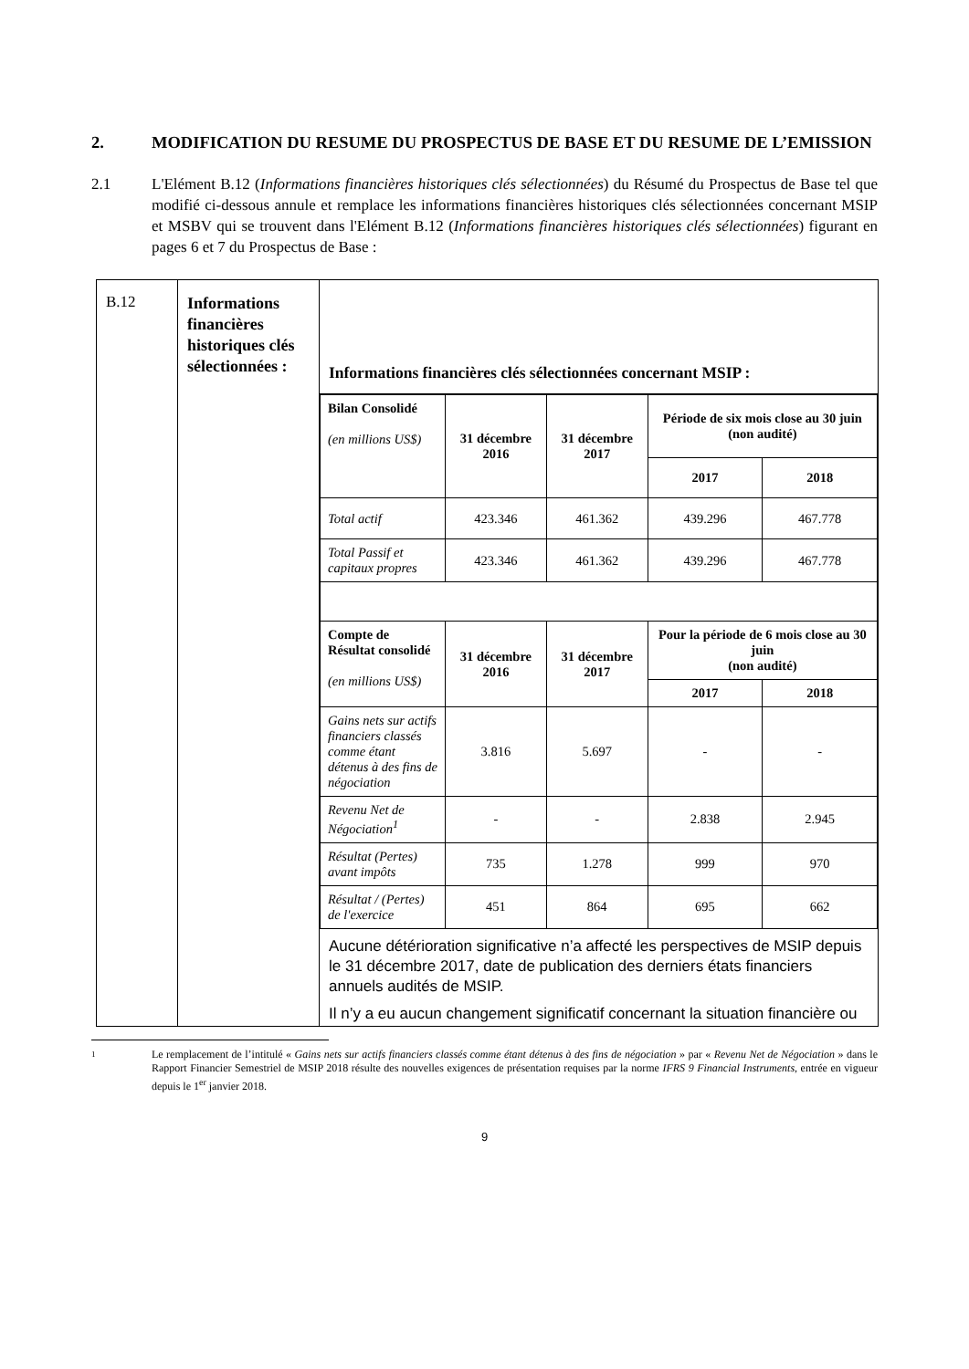2. MODIFICATION DU RESUME DU PROSPECTUS DE BASE ET DU RESUME DE L’EMISSION
2.1 L'Elément B.12 (Informations financières historiques clés sélectionnées) du Résumé du Prospectus de Base tel que modifié ci-dessous annule et remplace les informations financières historiques clés sélectionnées concernant MSIP et MSBV qui se trouvent dans l'Elément B.12 (Informations financières historiques clés sélectionnées) figurant en pages 6 et 7 du Prospectus de Base :
| B.12 | Informations financières historiques clés sélectionnées : | Informations financières clés sélectionnées concernant MSIP : / Bilan Consolidé (en millions US$) / 31 décembre 2016 / 31 décembre 2017 / Période de six mois close au 30 juin (non audité) / / / / / / 2017 / 2018 / / Total actif / 423.346 / 461.362 / 439.296 / 467.778 / / Total Passif et capitaux propres / 423.346 / 461.362 / 439.296 / 467.778 / / Compte de Résultat consolidé (en millions US$) / 31 décembre 2016 / 31 décembre 2017 / Pour la période de 6 mois close au 30 juin (non audité) / / / / / / 2017 / 2018 / / Gains nets sur actifs financiers classés comme étant détenus à des fins de négociation / 3.816 / 5.697 / - / - / / Revenu Net de Négociation<sup>1</sup> / - / - / 2.838 / 2.945 / / Résultat (Pertes) avant impôts / 735 / 1.278 / 999 / 970 / / Résultat / (Pertes) de l'exercice / 451 / 864 / 695 / 662 / Aucune détérioration significative n’a affecté les perspectives de MSIP depuis le 31 décembre 2017, date de publication des derniers états financiers annuels audités de MSIP. Il n’y a eu aucun changement significatif concernant la situation financière ou |
1 Le remplacement de l’intitulé « Gains nets sur actifs financiers classés comme étant détenus à des fins de négociation » par « Revenu Net de Négociation » dans le Rapport Financier Semestriel de MSIP 2018 résulte des nouvelles exigences de présentation requises par la norme IFRS 9 Financial Instruments, entrée en vigueur depuis le 1<sup>er</sup> janvier 2018.
9